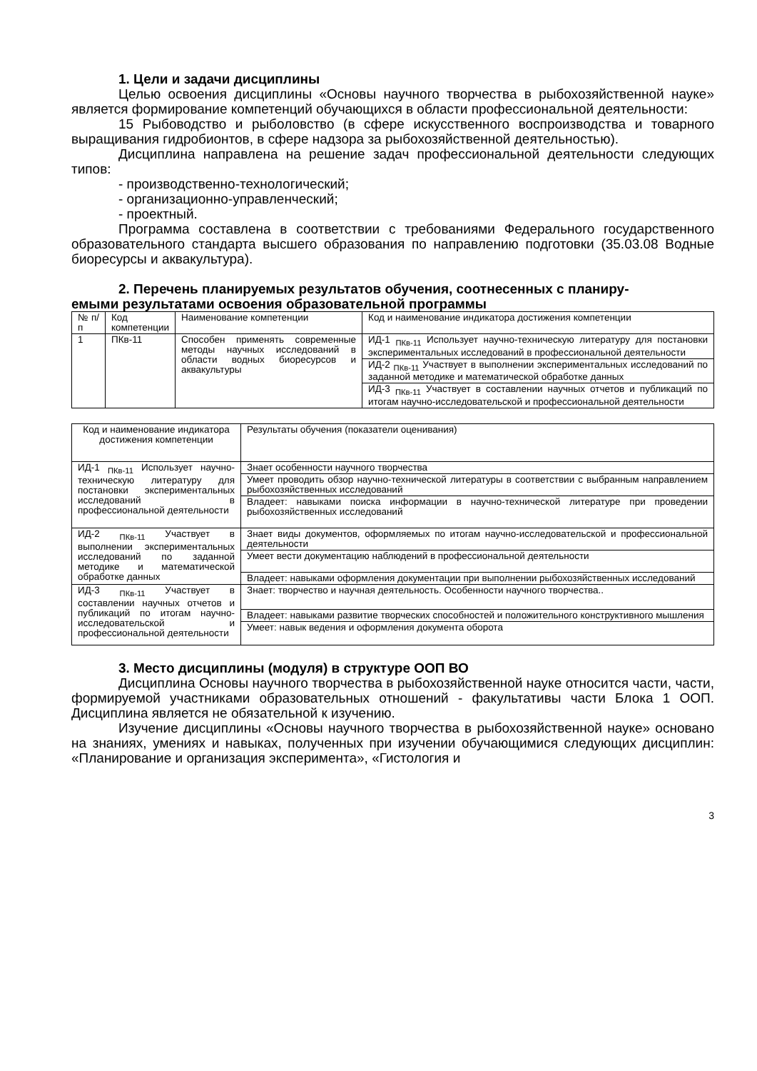1. Цели и задачи дисциплины
Целью освоения дисциплины «Основы научного творчества в рыбохозяйственной науке» является формирование компетенций обучающихся в области профессиональной деятельности:
15 Рыбоводство и рыболовство (в сфере искусственного воспроизводства и товарного выращивания гидробионтов, в сфере надзора за рыбохозяйственной деятельностью).
Дисциплина направлена на решение задач профессиональной деятельности следующих типов:
- производственно-технологический;
- организационно-управленческий;
- проектный.
Программа составлена в соответствии с требованиями Федерального государственного образовательного стандарта высшего образования по направлению подготовки (35.03.08 Водные биоресурсы и аквакультура).
2. Перечень планируемых результатов обучения, соотнесенных с планиру-
емыми результатами освоения образовательной программы
| № п/п | Код компетенции | Наименование компетенции | Код и наименование индикатора достижения компетенции |
| 1 | ПКв-11 | Способен применять современные методы научных исследований в области водных биоресурсов и аквакультуры | ИД-1 <sub>ПКв-11</sub> Использует научно-техническую литературу для постановки экспериментальных исследований в профессиональной деятельности |
| | | | ИД-2 <sub>ПКв-11</sub> Участвует в выполнении экспериментальных исследований по заданной методике и математической обработке данных |
| | | | ИД-3 <sub>ПКв-11</sub> Участвует в составлении научных отчетов и публикаций по итогам научно-исследовательской и профессиональной деятельности |
| Код и наименование индикатора достижения компетенции | Результаты обучения (показатели оценивания) |
| ИД-1 <sub>ПКв-11</sub> Использует научно-техническую литературу для постановки экспериментальных исследований в профессиональной деятельности | Знает особенности научного творчества |
| | Умеет проводить обзор научно-технической литературы в соответствии с выбранным направлением рыбохозяйственных исследований |
| | Владеет: навыками поиска информации в научно-технической литературе при проведении рыбохозяйственных исследований |
| ИД-2 <sub>ПКв-11</sub> Участвует в выполнении экспериментальных исследований по заданной методике и математической обработке данных | Знает виды документов, оформляемых по итогам научно-исследовательской и профессиональной деятельности |
| | Умеет вести документацию наблюдений в профессиональной деятельности |
| | Владеет: навыками оформления документации при выполнении рыбохозяйственных исследований |
| ИД-3 <sub>ПКв-11</sub> Участвует в составлении научных отчетов и публикаций по итогам научно-исследовательской и профессиональной деятельности | Знает: творчество и научная деятельность. Особенности научного творчества.. |
| | Владеет: навыками развитие творческих способностей и положительного конструктивного мышления |
| | Умеет: навык ведения и оформления документа оборота |
3. Место дисциплины (модуля) в структуре ООП ВО
Дисциплина Основы научного творчества в рыбохозяйственной науке относится части, части, формируемой участниками образовательных отношений - факультативы части Блока 1 ООП. Дисциплина является не обязательной к изучению.
Изучение дисциплины «Основы научного творчества в рыбохозяйственной науке» основано на знаниях, умениях и навыках, полученных при изучении обучающимися следующих дисциплин: «Планирование и организация эксперимента», «Гистология и
3